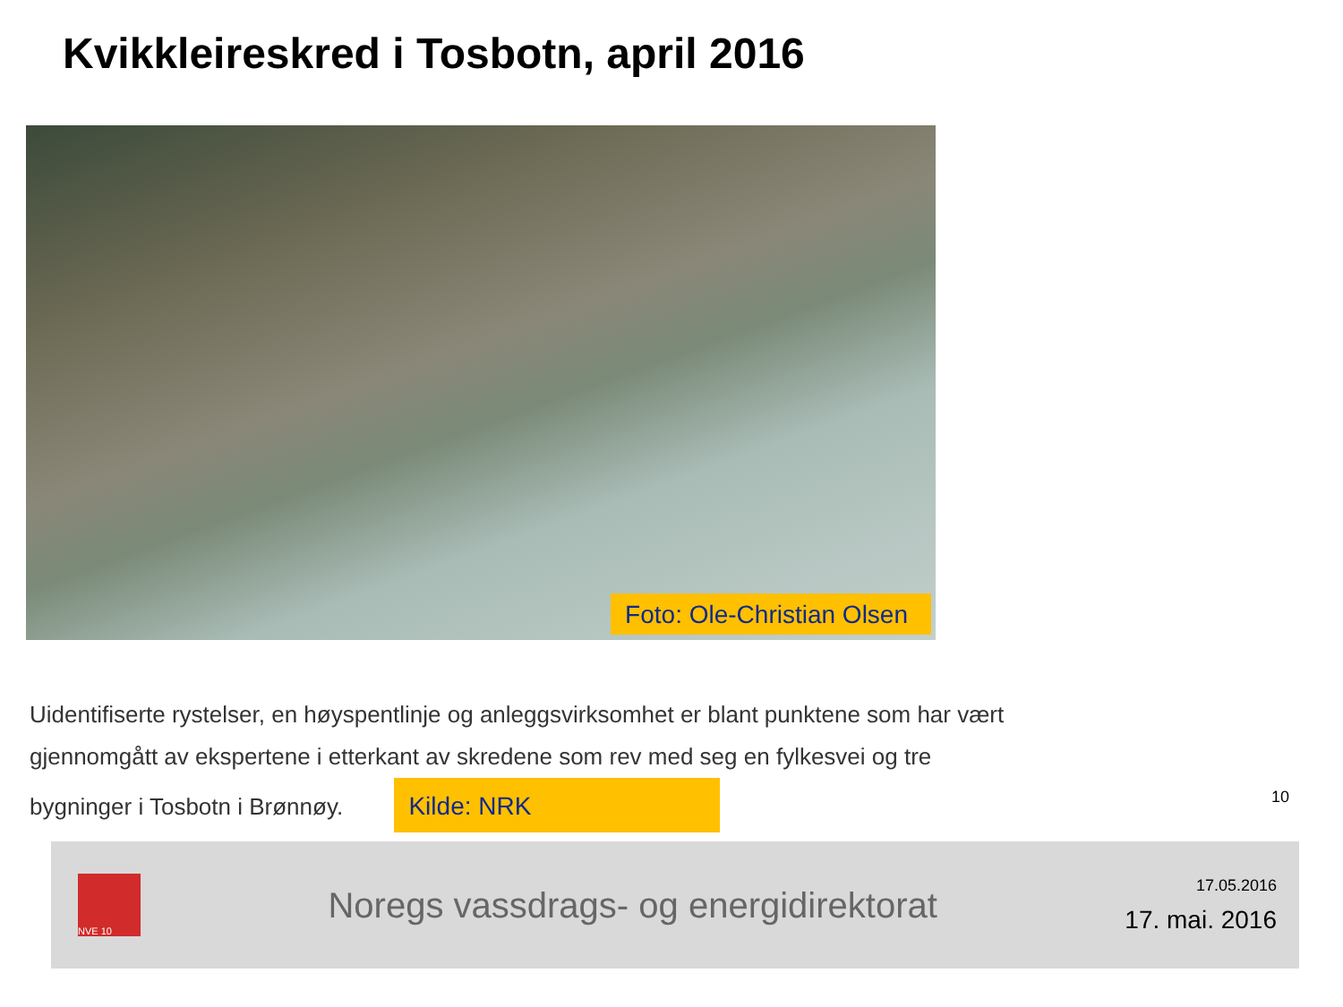Kvikkleireskred i Tosbotn, april 2016
Foto: Ole-Christian Olsen
Uidentifiserte rystelser, en høyspentlinje og anleggsvirksomhet er blant punktene som har vært gjennomgått av ekspertene i etterkant av skredene som rev med seg en fylkesvei og tre bygninger i Tosbotn i Brønnøy. Kilde: NRK
10
NVE 10
Noregs vassdrags- og energidirektorat
17.05.2016
17. mai. 2016